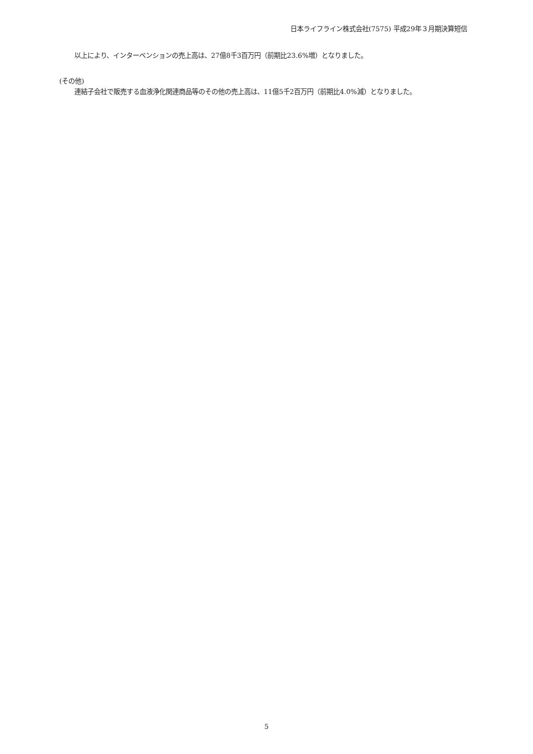日本ライフライン株式会社(7575) 平成29年３月期決算短信
以上により、インターベンションの売上高は、27億8千3百万円（前期比23.6%増）となりました。
(その他)
連結子会社で販売する血液浄化関連商品等のその他の売上高は、11億5千2百万円（前期比4.0%減）となりました。
5